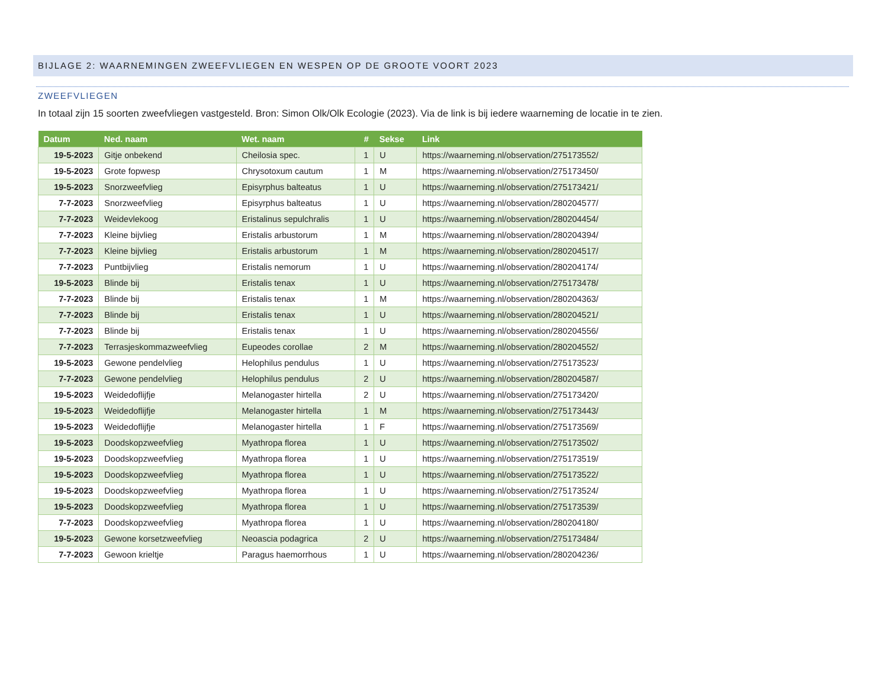BIJLAGE 2: WAARNEMINGEN ZWEEFVLIEGEN EN WESPEN OP DE GROOTE VOORT 2023
ZWEEFVLIEGEN
In totaal zijn 15 soorten zweefvliegen vastgesteld. Bron: Simon Olk/Olk Ecologie (2023). Via de link is bij iedere waarneming de locatie in te zien.
| Datum | Ned. naam | Wet. naam | # | Sekse | Link |
| --- | --- | --- | --- | --- | --- |
| 19-5-2023 | Gitje onbekend | Cheilosia spec. | 1 | U | https://waarneming.nl/observation/275173552/ |
| 19-5-2023 | Grote fopwesp | Chrysotoxum cautum | 1 | M | https://waarneming.nl/observation/275173450/ |
| 19-5-2023 | Snorzweefvlieg | Episyrphus balteatus | 1 | U | https://waarneming.nl/observation/275173421/ |
| 7-7-2023 | Snorzweefvlieg | Episyrphus balteatus | 1 | U | https://waarneming.nl/observation/280204577/ |
| 7-7-2023 | Weidevlekoog | Eristalinus sepulchralis | 1 | U | https://waarneming.nl/observation/280204454/ |
| 7-7-2023 | Kleine bijvlieg | Eristalis arbustorum | 1 | M | https://waarneming.nl/observation/280204394/ |
| 7-7-2023 | Kleine bijvlieg | Eristalis arbustorum | 1 | M | https://waarneming.nl/observation/280204517/ |
| 7-7-2023 | Puntbijvlieg | Eristalis nemorum | 1 | U | https://waarneming.nl/observation/280204174/ |
| 19-5-2023 | Blinde bij | Eristalis tenax | 1 | U | https://waarneming.nl/observation/275173478/ |
| 7-7-2023 | Blinde bij | Eristalis tenax | 1 | M | https://waarneming.nl/observation/280204363/ |
| 7-7-2023 | Blinde bij | Eristalis tenax | 1 | U | https://waarneming.nl/observation/280204521/ |
| 7-7-2023 | Blinde bij | Eristalis tenax | 1 | U | https://waarneming.nl/observation/280204556/ |
| 7-7-2023 | Terrasjeskommazweefvlieg | Eupeodes corollae | 2 | M | https://waarneming.nl/observation/280204552/ |
| 19-5-2023 | Gewone pendelvlieg | Helophilus pendulus | 1 | U | https://waarneming.nl/observation/275173523/ |
| 7-7-2023 | Gewone pendelvlieg | Helophilus pendulus | 2 | U | https://waarneming.nl/observation/280204587/ |
| 19-5-2023 | Weidedoflijfje | Melanogaster hirtella | 2 | U | https://waarneming.nl/observation/275173420/ |
| 19-5-2023 | Weidedoflijfje | Melanogaster hirtella | 1 | M | https://waarneming.nl/observation/275173443/ |
| 19-5-2023 | Weidedoflijfje | Melanogaster hirtella | 1 | F | https://waarneming.nl/observation/275173569/ |
| 19-5-2023 | Doodskopzweefvlieg | Myathropa florea | 1 | U | https://waarneming.nl/observation/275173502/ |
| 19-5-2023 | Doodskopzweefvlieg | Myathropa florea | 1 | U | https://waarneming.nl/observation/275173519/ |
| 19-5-2023 | Doodskopzweefvlieg | Myathropa florea | 1 | U | https://waarneming.nl/observation/275173522/ |
| 19-5-2023 | Doodskopzweefvlieg | Myathropa florea | 1 | U | https://waarneming.nl/observation/275173524/ |
| 19-5-2023 | Doodskopzweefvlieg | Myathropa florea | 1 | U | https://waarneming.nl/observation/275173539/ |
| 7-7-2023 | Doodskopzweefvlieg | Myathropa florea | 1 | U | https://waarneming.nl/observation/280204180/ |
| 19-5-2023 | Gewone korsetzweefvlieg | Neoascia podagrica | 2 | U | https://waarneming.nl/observation/275173484/ |
| 7-7-2023 | Gewoon krieltje | Paragus haemorrhous | 1 | U | https://waarneming.nl/observation/280204236/ |